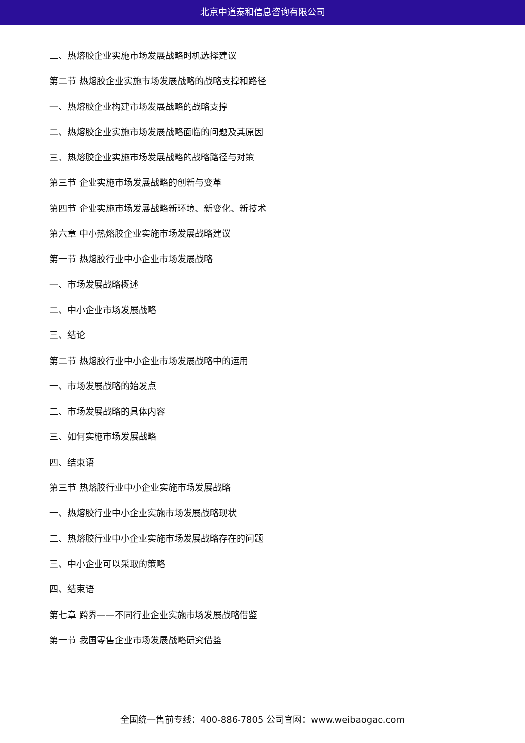北京中道泰和信息咨询有限公司
二、热熔胶企业实施市场发展战略时机选择建议
第二节 热熔胶企业实施市场发展战略的战略支撑和路径
一、热熔胶企业构建市场发展战略的战略支撑
二、热熔胶企业实施市场发展战略面临的问题及其原因
三、热熔胶企业实施市场发展战略的战略路径与对策
第三节 企业实施市场发展战略的创新与变革
第四节 企业实施市场发展战略新环境、新变化、新技术
第六章 中小热熔胶企业实施市场发展战略建议
第一节 热熔胶行业中小企业市场发展战略
一、市场发展战略概述
二、中小企业市场发展战略
三、结论
第二节 热熔胶行业中小企业市场发展战略中的运用
一、市场发展战略的始发点
二、市场发展战略的具体内容
三、如何实施市场发展战略
四、结束语
第三节 热熔胶行业中小企业实施市场发展战略
一、热熔胶行业中小企业实施市场发展战略现状
二、热熔胶行业中小企业实施市场发展战略存在的问题
三、中小企业可以采取的策略
四、结束语
第七章 跨界——不同行业企业实施市场发展战略借鉴
第一节 我国零售企业市场发展战略研究借鉴
全国统一售前专线：400-886-7805 公司官网：www.weibaogao.com